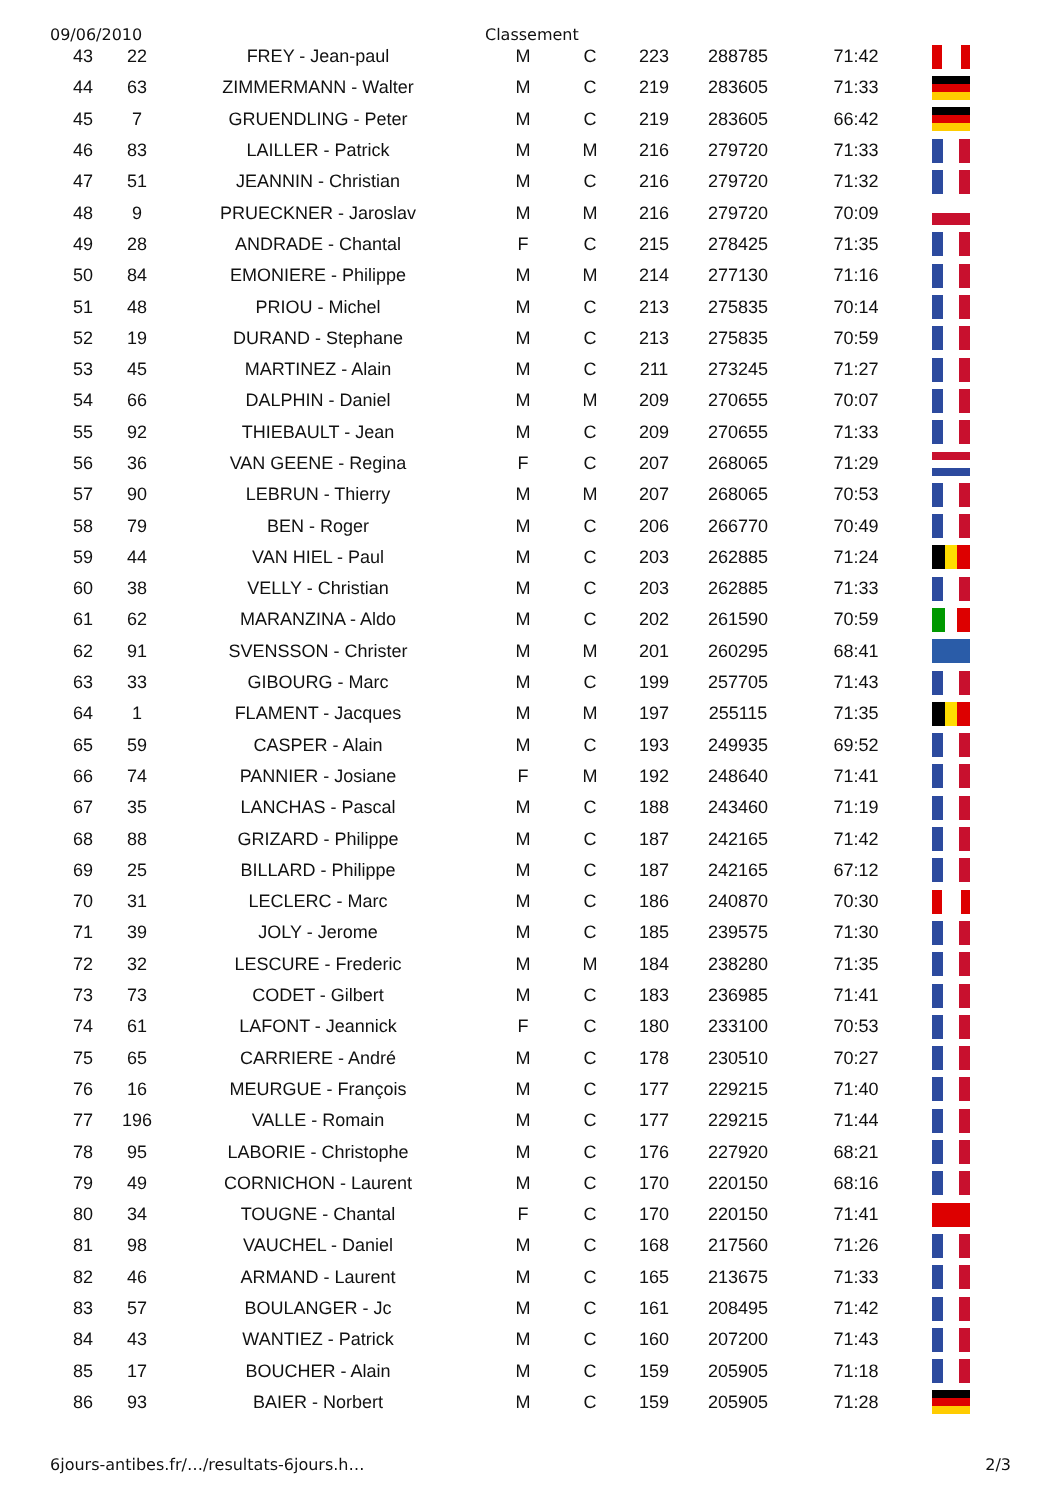09/06/2010 Classement
| 43 | 22 | FREY - Jean-paul | M | C | 223 | 288785 | 71:42 | |
| 44 | 63 | ZIMMERMANN - Walter | M | C | 219 | 283605 | 71:33 | |
| 45 | 7 | GRUENDLING - Peter | M | C | 219 | 283605 | 66:42 | |
| 46 | 83 | LAILLER - Patrick | M | M | 216 | 279720 | 71:33 | |
| 47 | 51 | JEANNIN - Christian | M | C | 216 | 279720 | 71:32 | |
| 48 | 9 | PRUECKNER - Jaroslav | M | M | 216 | 279720 | 70:09 | |
| 49 | 28 | ANDRADE - Chantal | F | C | 215 | 278425 | 71:35 | |
| 50 | 84 | EMONIERE - Philippe | M | M | 214 | 277130 | 71:16 | |
| 51 | 48 | PRIOU - Michel | M | C | 213 | 275835 | 70:14 | |
| 52 | 19 | DURAND - Stephane | M | C | 213 | 275835 | 70:59 | |
| 53 | 45 | MARTINEZ - Alain | M | C | 211 | 273245 | 71:27 | |
| 54 | 66 | DALPHIN - Daniel | M | M | 209 | 270655 | 70:07 | |
| 55 | 92 | THIEBAULT - Jean | M | C | 209 | 270655 | 71:33 | |
| 56 | 36 | VAN GEENE - Regina | F | C | 207 | 268065 | 71:29 | |
| 57 | 90 | LEBRUN - Thierry | M | M | 207 | 268065 | 70:53 | |
| 58 | 79 | BEN - Roger | M | C | 206 | 266770 | 70:49 | |
| 59 | 44 | VAN HIEL - Paul | M | C | 203 | 262885 | 71:24 | |
| 60 | 38 | VELLY - Christian | M | C | 203 | 262885 | 71:33 | |
| 61 | 62 | MARANZINA - Aldo | M | C | 202 | 261590 | 70:59 | |
| 62 | 91 | SVENSSON - Christer | M | M | 201 | 260295 | 68:41 | |
| 63 | 33 | GIBOURG - Marc | M | C | 199 | 257705 | 71:43 | |
| 64 | 1 | FLAMENT - Jacques | M | M | 197 | 255115 | 71:35 | |
| 65 | 59 | CASPER - Alain | M | C | 193 | 249935 | 69:52 | |
| 66 | 74 | PANNIER - Josiane | F | M | 192 | 248640 | 71:41 | |
| 67 | 35 | LANCHAS - Pascal | M | C | 188 | 243460 | 71:19 | |
| 68 | 88 | GRIZARD - Philippe | M | C | 187 | 242165 | 71:42 | |
| 69 | 25 | BILLARD - Philippe | M | C | 187 | 242165 | 67:12 | |
| 70 | 31 | LECLERC - Marc | M | C | 186 | 240870 | 70:30 | |
| 71 | 39 | JOLY - Jerome | M | C | 185 | 239575 | 71:30 | |
| 72 | 32 | LESCURE - Frederic | M | M | 184 | 238280 | 71:35 | |
| 73 | 73 | CODET - Gilbert | M | C | 183 | 236985 | 71:41 | |
| 74 | 61 | LAFONT - Jeannick | F | C | 180 | 233100 | 70:53 | |
| 75 | 65 | CARRIERE - André | M | C | 178 | 230510 | 70:27 | |
| 76 | 16 | MEURGUE - François | M | C | 177 | 229215 | 71:40 | |
| 77 | 196 | VALLE - Romain | M | C | 177 | 229215 | 71:44 | |
| 78 | 95 | LABORIE - Christophe | M | C | 176 | 227920 | 68:21 | |
| 79 | 49 | CORNICHON - Laurent | M | C | 170 | 220150 | 68:16 | |
| 80 | 34 | TOUGNE - Chantal | F | C | 170 | 220150 | 71:41 | |
| 81 | 98 | VAUCHEL - Daniel | M | C | 168 | 217560 | 71:26 | |
| 82 | 46 | ARMAND - Laurent | M | C | 165 | 213675 | 71:33 | |
| 83 | 57 | BOULANGER - Jc | M | C | 161 | 208495 | 71:42 | |
| 84 | 43 | WANTIEZ - Patrick | M | C | 160 | 207200 | 71:43 | |
| 85 | 17 | BOUCHER - Alain | M | C | 159 | 205905 | 71:18 | |
| 86 | 93 | BAIER - Norbert | M | C | 159 | 205905 | 71:28 | |
6jours-antibes.fr/…/resultats-6jours.h… 2/3